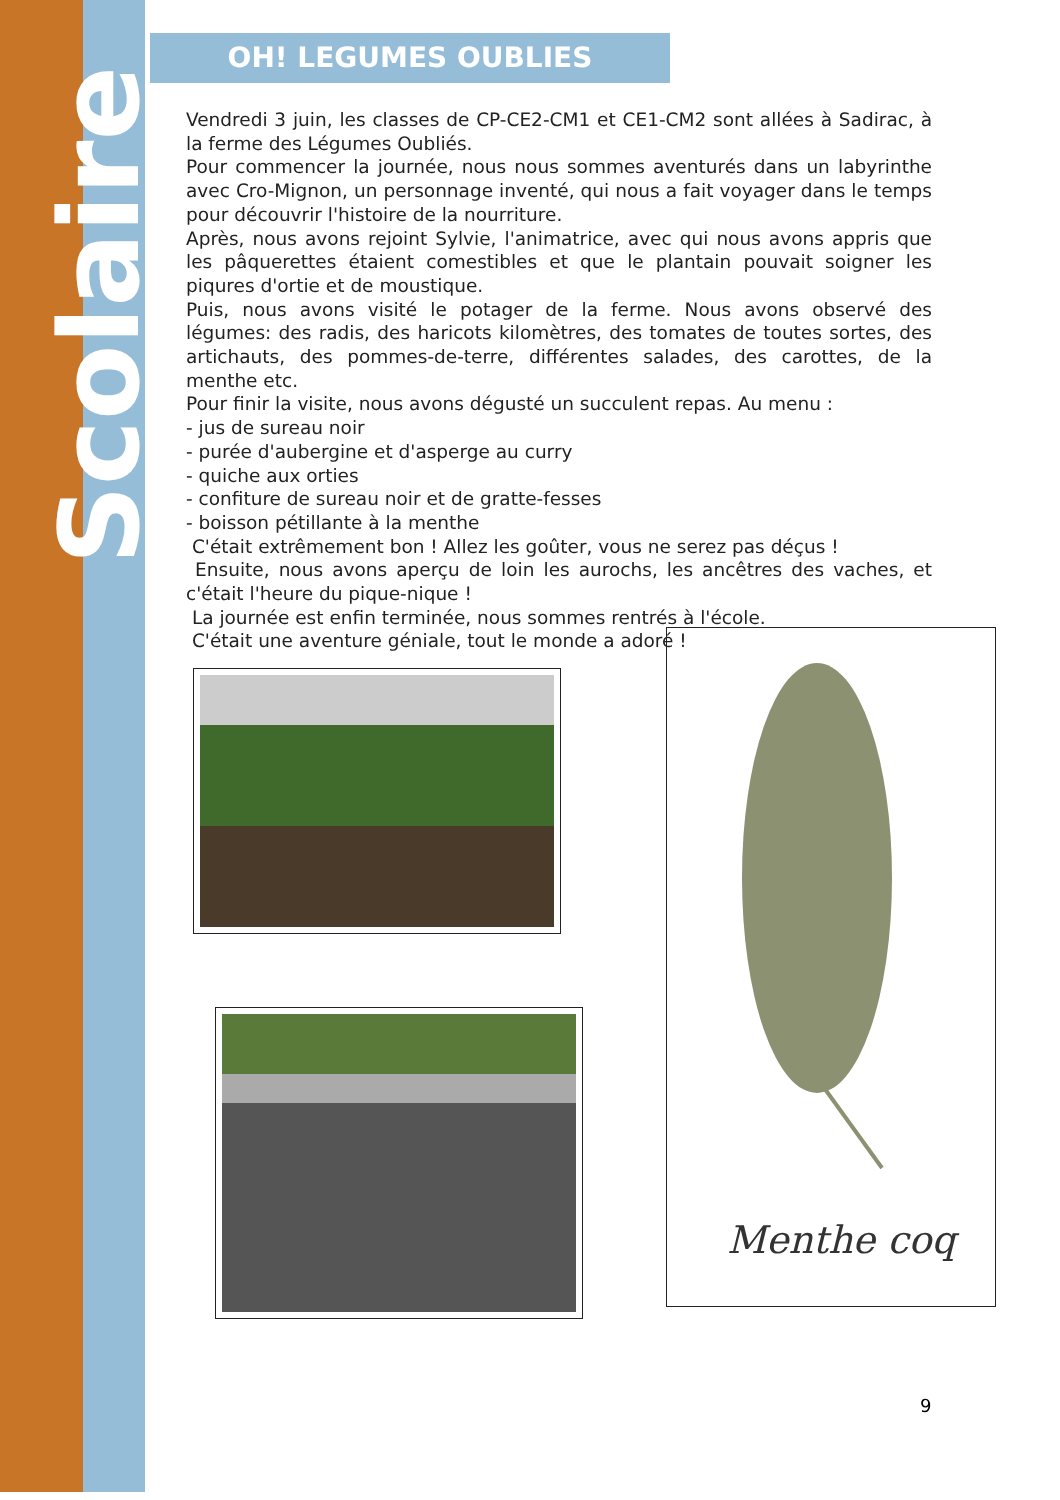Scolaire
OH! LEGUMES OUBLIES
Vendredi 3 juin, les classes de CP-CE2-CM1 et CE1-CM2 sont allées à Sadirac, à la ferme des Légumes Oubliés.
Pour commencer la journée, nous nous sommes aventurés dans un labyrinthe avec Cro-Mignon, un personnage inventé, qui nous a fait voyager dans le temps pour découvrir l'histoire de la nourriture.
Après, nous avons rejoint Sylvie, l'animatrice, avec qui nous avons appris que les pâquerettes étaient comestibles et que le plantain pouvait soigner les piqures d'ortie et de moustique.
Puis, nous avons visité le potager de la ferme. Nous avons observé des légumes: des radis, des haricots kilomètres, des tomates de toutes sortes, des artichauts, des pommes-de-terre, différentes salades, des carottes, de la menthe etc.
Pour finir la visite, nous avons dégusté un succulent repas. Au menu :
- jus de sureau noir
- purée d'aubergine et d'asperge au curry
- quiche aux orties
- confiture de sureau noir et de gratte-fesses
- boisson pétillante à la menthe
C'était extrêmement bon ! Allez les goûter, vous ne serez pas déçus !
Ensuite, nous avons aperçu de loin les aurochs, les ancêtres des vaches, et c'était l'heure du pique-nique !
La journée est enfin terminée, nous sommes rentrés à l'école.
C'était une aventure géniale, tout le monde a adoré !
Menthe coq
9